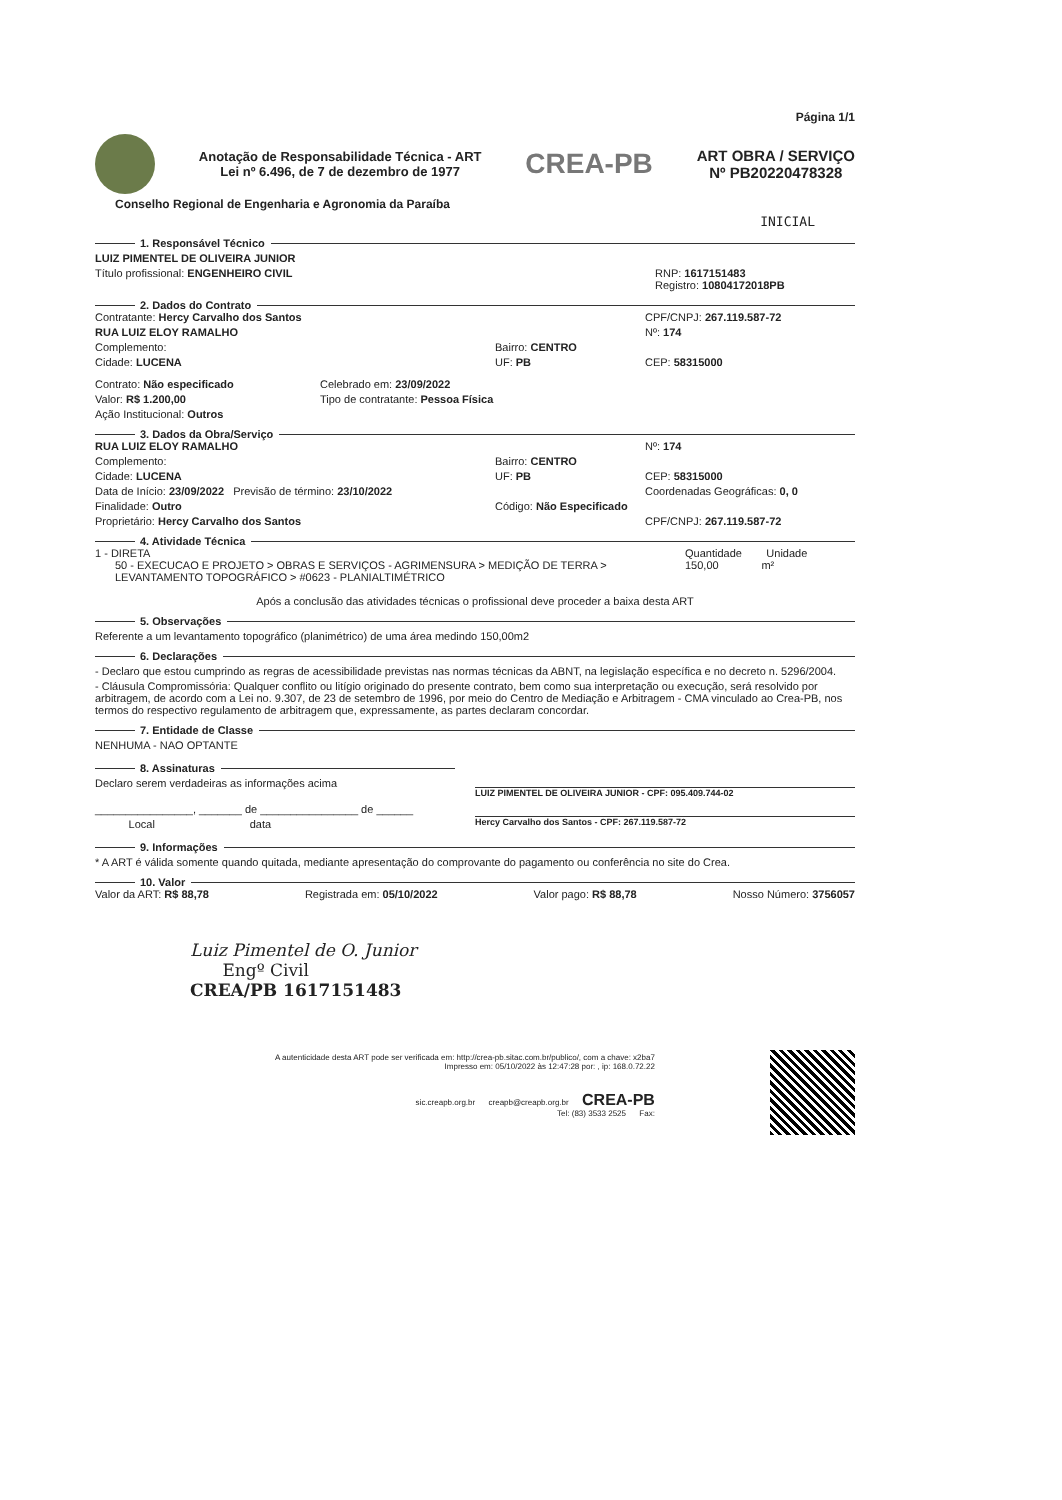Página 1/1
Anotação de Responsabilidade Técnica - ART
Lei nº 6.496, de 7 de dezembro de 1977
CREA-PB
ART OBRA / SERVIÇO
Nº PB20220478328
Conselho Regional de Engenharia e Agronomia da Paraíba
INICIAL
1. Responsável Técnico
LUIZ PIMENTEL DE OLIVEIRA JUNIOR
Título profissional: ENGENHEIRO CIVIL RNP: 1617151483
Registro: 10804172018PB
2. Dados do Contrato
Contratante: Hercy Carvalho dos Santos CPF/CNPJ: 267.119.587-72 RUA LUIZ ELOY RAMALHO Nº: 174 Complemento: Bairro: CENTRO Cidade: LUCENA UF: PB CEP: 58315000
Contrato: Não especificado Celebrado em: 23/09/2022 Valor: R$ 1.200,00 Tipo de contratante: Pessoa Física Ação Institucional: Outros
3. Dados da Obra/Serviço
RUA LUIZ ELOY RAMALHO Nº: 174 Complemento: Bairro: CENTRO Cidade: LUCENA UF: PB CEP: 58315000 Data de Início: 23/09/2022 Previsão de término: 23/10/2022 Coordenadas Geográficas: 0, 0 Finalidade: Outro Código: Não Especificado Proprietário: Hercy Carvalho dos Santos CPF/CNPJ: 267.119.587-72
4. Atividade Técnica
1 - DIRETA
50 - EXECUCAO E PROJETO > OBRAS E SERVIÇOS - AGRIMENSURA > MEDIÇÃO DE TERRA >
LEVANTAMENTO TOPOGRÁFICO > #0623 - PLANIALTIMÉTRICO Quantidade Unidade
150,00 m²
Após a conclusão das atividades técnicas o profissional deve proceder a baixa desta ART
5. Observações
Referente a um levantamento topográfico (planimétrico) de uma área medindo 150,00m2
6. Declarações
- Declaro que estou cumprindo as regras de acessibilidade previstas nas normas técnicas da ABNT, na legislação específica e no decreto n. 5296/2004.
- Cláusula Compromissória: Qualquer conflito ou litígio originado do presente contrato, bem como sua interpretação ou execução, será resolvido por arbitragem, de acordo com a Lei no. 9.307, de 23 de setembro de 1996, por meio do Centro de Mediação e Arbitragem - CMA vinculado ao Crea-PB, nos termos do respectivo regulamento de arbitragem que, expressamente, as partes declaram concordar.
7. Entidade de Classe
NENHUMA - NAO OPTANTE
8. Assinaturas
Declaro serem verdadeiras as informações acima
________________, _______ de ________________ de ______
Local data
LUIZ PIMENTEL DE OLIVEIRA JUNIOR - CPF: 095.409.744-02
Hercy Carvalho dos Santos - CPF: 267.119.587-72
9. Informações
* A ART é válida somente quando quitada, mediante apresentação do comprovante do pagamento ou conferência no site do Crea.
10. Valor
Valor da ART: R$ 88,78 Registrada em: 05/10/2022 Valor pago: R$ 88,78 Nosso Número: 3756057
Luiz Pimentel de O. Junior
Engº Civil
CREA/PB 1617151483
A autenticidade desta ART pode ser verificada em: http://crea-pb.sitac.com.br/publico/, com a chave: x2ba7
Impresso em: 05/10/2022 às 12:47:28 por: , ip: 168.0.72.22
sic.creapb.org.br creapb@creapb.org.br CREA-PB
Tel: (83) 3533 2525 Fax: